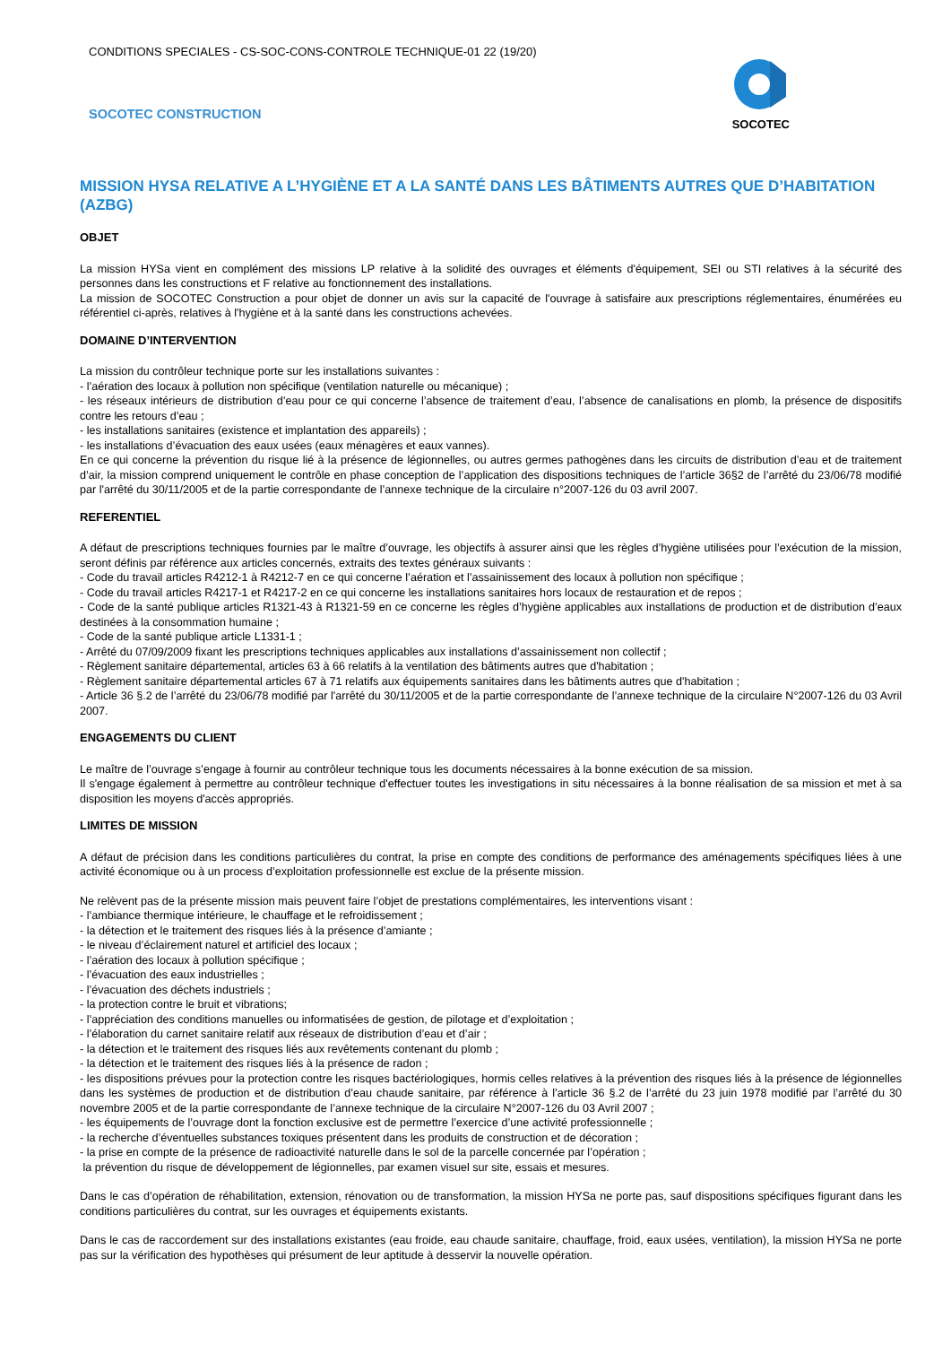CONDITIONS SPECIALES - CS-SOC-CONS-CONTROLE TECHNIQUE-01 22 (19/20)
SOCOTEC CONSTRUCTION
SOCOTEC
MISSION HYSA RELATIVE A L’HYGIÈNE ET A LA SANTÉ DANS LES BÂTIMENTS AUTRES QUE D’HABITATION (AZBG)
OBJET
La mission HYSa vient en complément des missions LP relative à la solidité des ouvrages et éléments d'équipement, SEI ou STI relatives à la sécurité des personnes dans les constructions et F relative au fonctionnement des installations.
La mission de SOCOTEC Construction a pour objet de donner un avis sur la capacité de l'ouvrage à satisfaire aux prescriptions réglementaires, énumérées eu référentiel ci-après, relatives à l'hygiène et à la santé dans les constructions achevées.
DOMAINE D’INTERVENTION
La mission du contrôleur technique porte sur les installations suivantes :
- l’aération des locaux à pollution non spécifique (ventilation naturelle ou mécanique) ;
- les réseaux intérieurs de distribution d’eau pour ce qui concerne l’absence de traitement d’eau, l’absence de canalisations en plomb, la présence de dispositifs contre les retours d’eau ;
- les installations sanitaires (existence et implantation des appareils) ;
- les installations d’évacuation des eaux usées (eaux ménagères et eaux vannes).
En ce qui concerne la prévention du risque lié à la présence de légionnelles, ou autres germes pathogènes dans les circuits de distribution d’eau et de traitement d’air, la mission comprend uniquement le contrôle en phase conception de l’application des dispositions techniques de l’article 36§2 de l’arrêté du 23/06/78 modifié par l'arrêté du 30/11/2005 et de la partie correspondante de l’annexe technique de la circulaire n°2007-126 du 03 avril 2007.
REFERENTIEL
A défaut de prescriptions techniques fournies par le maître d’ouvrage, les objectifs à assurer ainsi que les règles d’hygiène utilisées pour l’exécution de la mission, seront définis par référence aux articles concernés, extraits des textes généraux suivants :
- Code du travail articles R4212-1 à R4212-7 en ce qui concerne l’aération et l’assainissement des locaux à pollution non spécifique ;
- Code du travail articles R4217-1 et R4217-2 en ce qui concerne les installations sanitaires hors locaux de restauration et de repos ;
- Code de la santé publique articles R1321-43 à R1321-59 en ce concerne les règles d’hygiène applicables aux installations de production et de distribution d’eaux destinées à la consommation humaine ;
- Code de la santé publique article L1331-1 ;
- Arrêté du 07/09/2009 fixant les prescriptions techniques applicables aux installations d’assainissement non collectif ;
- Règlement sanitaire départemental, articles 63 à 66 relatifs à la ventilation des bâtiments autres que d'habitation ;
- Règlement sanitaire départemental articles 67 à 71 relatifs aux équipements sanitaires dans les bâtiments autres que d'habitation ;
- Article 36 §.2 de l’arrêté du 23/06/78 modifié par l'arrêté du 30/11/2005 et de la partie correspondante de l’annexe technique de la circulaire N°2007-126 du 03 Avril 2007.
ENGAGEMENTS DU CLIENT
Le maître de l’ouvrage s’engage à fournir au contrôleur technique tous les documents nécessaires à la bonne exécution de sa mission.
Il s'engage également à permettre au contrôleur technique d'effectuer toutes les investigations in situ nécessaires à la bonne réalisation de sa mission et met à sa disposition les moyens d'accès appropriés.
LIMITES DE MISSION
A défaut de précision dans les conditions particulières du contrat, la prise en compte des conditions de performance des aménagements spécifiques liées à une activité économique ou à un process d’exploitation professionnelle est exclue de la présente mission.
Ne relèvent pas de la présente mission mais peuvent faire l’objet de prestations complémentaires, les interventions visant :
- l’ambiance thermique intérieure, le chauffage et le refroidissement ;
- la détection et le traitement des risques liés à la présence d’amiante ;
- le niveau d’éclairement naturel et artificiel des locaux ;
- l’aération des locaux à pollution spécifique ;
- l’évacuation des eaux industrielles ;
- l’évacuation des déchets industriels ;
- la protection contre le bruit et vibrations;
- l’appréciation des conditions manuelles ou informatisées de gestion, de pilotage et d’exploitation ;
- l’élaboration du carnet sanitaire relatif aux réseaux de distribution d’eau et d’air ;
- la détection et le traitement des risques liés aux revêtements contenant du plomb ;
- la détection et le traitement des risques liés à la présence de radon ;
- les dispositions prévues pour la protection contre les risques bactériologiques, hormis celles relatives à la prévention des risques liés à la présence de légionnelles dans les systèmes de production et de distribution d’eau chaude sanitaire, par référence à l’article 36 §.2 de l’arrêté du 23 juin 1978 modifié par l’arrêté du 30 novembre 2005 et de la partie correspondante de l’annexe technique de la circulaire N°2007-126 du 03 Avril 2007 ;
- les équipements de l’ouvrage dont la fonction exclusive est de permettre l’exercice d’une activité professionnelle ;
- la recherche d’éventuelles substances toxiques présentent dans les produits de construction et de décoration ;
- la prise en compte de la présence de radioactivité naturelle dans le sol de la parcelle concernée par l’opération ;
la prévention du risque de développement de légionnelles, par examen visuel sur site, essais et mesures.
Dans le cas d’opération de réhabilitation, extension, rénovation ou de transformation, la mission HYSa ne porte pas, sauf dispositions spécifiques figurant dans les conditions particulières du contrat, sur les ouvrages et équipements existants.
Dans le cas de raccordement sur des installations existantes (eau froide, eau chaude sanitaire, chauffage, froid, eaux usées, ventilation), la mission HYSa ne porte pas sur la vérification des hypothèses qui présument de leur aptitude à desservir la nouvelle opération.